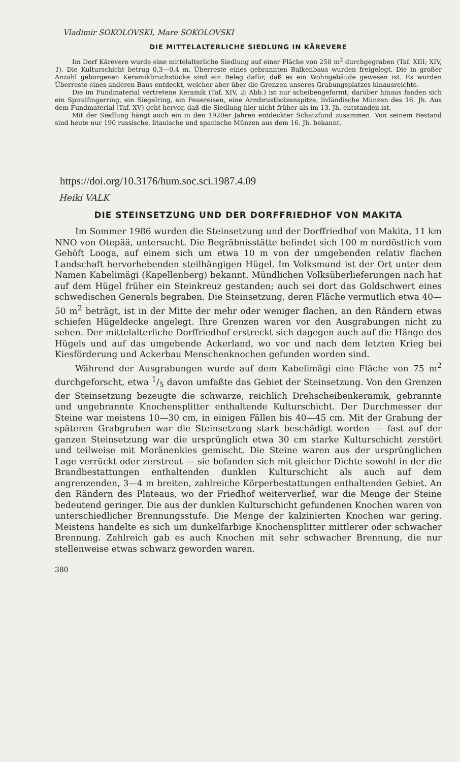Vladimir SOKOLOVSKI, Mare SOKOLOVSKI
DIE MITTELALTERLICHE SIEDLUNG IN KÄREVERE
Im Dorf Kärevere wurde eine mittelalterliche Siedlung auf einer Fläche von 250 m<sup>2</sup> durchgegraben (Taf. XIII; XIV, 1). Die Kulturschicht betrug 0,3—0,4 m. Überreste eines gebrannten Balkenbaus wurden freigelegt. Die in großer Anzahl geborgenen Keramikbruchstücke sind ein Beleg dafür, daß es ein Wohngebäude gewesen ist. Es wurden Überreste eines anderen Baus entdeckt, welcher aber über die Grenzen unseres Grabungsplatzes hinausreichte.
Die im Fundmaterial vertretene Keramik (Taf. XIV, 2; Abb.) ist nur scheibengeformt; darüber hinaus fanden sich ein Spiralfingerring, ein Siegelring, ein Feuereisen, eine Armbrustbolzenspitze, livländische Münzen des 16. Jh. Aus dem Fundmaterial (Taf. XV) geht hervor, daß die Siedlung hier nicht früher als im 13. Jh. entstanden ist.
Mit der Siedlung hängt auch ein in den 1920er Jahren entdeckter Schatzfund zusammen. Von seinem Bestand sind heute nur 190 russische, litauische und spanische Münzen aus dem 16. Jh. bekannt.
https://doi.org/10.3176/hum.soc.sci.1987.4.09
Heiki VALK
DIE STEINSETZUNG UND DER DORFFRIEDHOF VON MAKITA
Im Sommer 1986 wurden die Steinsetzung und der Dorffriedhof von Makita, 11 km NNO von Otepää, untersucht. Die Begräbnisstätte befindet sich 100 m nordöstlich vom Gehöft Looga, auf einem sich um etwa 10 m von der umgebenden relativ flachen Landschaft hervorhebenden steilhängigen Hügel. Im Volksmund ist der Ort unter dem Namen Kabelimägi (Kapellenberg) bekannt. Mündlichen Volksüberlieferungen nach hat auf dem Hügel früher ein Steinkreuz gestanden; auch sei dort das Goldschwert eines schwedischen Generals begraben. Die Steinsetzung, deren Fläche vermutlich etwa 40—50 m<sup>2</sup> beträgt, ist in der Mitte der mehr oder weniger flachen, an den Rändern etwas schiefen Hügeldecke angelegt. Ihre Grenzen waren vor den Ausgrabungen nicht zu sehen. Der mittelalterliche Dorffriedhof erstreckt sich dagegen auch auf die Hänge des Hügels und auf das umgebende Ackerland, wo vor und nach dem letzten Krieg bei Kiesförderung und Ackerbau Menschenknochen gefunden worden sind.
Während der Ausgrabungen wurde auf dem Kabelimägi eine Fläche von 75 m<sup>2</sup> durchgeforscht, etwa 1/5 davon umfaßte das Gebiet der Steinsetzung. Von den Grenzen der Steinsetzung bezeugte die schwarze, reichlich Drehscheibenkeramik, gebrannte und ungebrannte Knochensplitter enthaltende Kulturschicht. Der Durchmesser der Steine war meistens 10—30 cm, in einigen Fällen bis 40—45 cm. Mit der Grabung der späteren Grabgruben war die Steinsetzung stark beschädigt worden — fast auf der ganzen Steinsetzung war die ursprünglich etwa 30 cm starke Kulturschicht zerstört und teilweise mit Moränenkies gemischt. Die Steine waren aus der ursprünglichen Lage verrückt oder zerstreut — sie befanden sich mit gleicher Dichte sowohl in der die Brandbestattungen enthaltenden dunklen Kulturschicht als auch auf dem angrenzenden, 3—4 m breiten, zahlreiche Körperbestattungen enthaltenden Gebiet. An den Rändern des Plateaus, wo der Friedhof weiterverlief, war die Menge der Steine bedeutend geringer. Die aus der dunklen Kulturschicht gefundenen Knochen waren von unterschiedlicher Brennungsstufe. Die Menge der kalzinierten Knochen war gering. Meistens handelte es sich um dunkelfarbige Knochensplitter mittlerer oder schwacher Brennung. Zahlreich gab es auch Knochen mit sehr schwacher Brennung, die nur stellenweise etwas schwarz geworden waren.
380